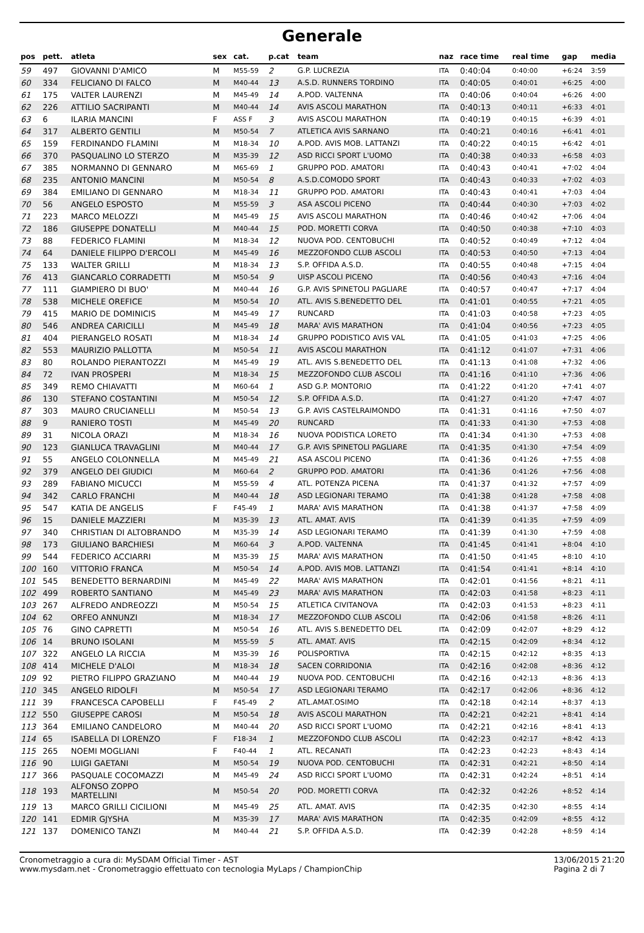Generale
| pos | pett. | atleta | sex | cat. | p.cat | team | naz | race time | real time | gap | media |
| --- | --- | --- | --- | --- | --- | --- | --- | --- | --- | --- | --- |
| 59 | 497 | GIOVANNI D'AMICO | M | M55-59 | 2 | G.P. LUCREZIA | ITA | 0:40:04 | 0:40:00 | +6:24 | 3:59 |
| 60 | 334 | FELICIANO DI FALCO | M | M40-44 | 13 | A.S.D. RUNNERS TORDINO | ITA | 0:40:05 | 0:40:01 | +6:25 | 4:00 |
| 61 | 175 | VALTER LAURENZI | M | M45-49 | 14 | A.POD. VALTENNA | ITA | 0:40:06 | 0:40:04 | +6:26 | 4:00 |
| 62 | 226 | ATTILIO SACRIPANTI | M | M40-44 | 14 | AVIS ASCOLI MARATHON | ITA | 0:40:13 | 0:40:11 | +6:33 | 4:01 |
| 63 | 6 | ILARIA MANCINI | F | ASS F | 3 | AVIS ASCOLI MARATHON | ITA | 0:40:19 | 0:40:15 | +6:39 | 4:01 |
| 64 | 317 | ALBERTO GENTILI | M | M50-54 | 7 | ATLETICA AVIS SARNANO | ITA | 0:40:21 | 0:40:16 | +6:41 | 4:01 |
| 65 | 159 | FERDINANDO FLAMINI | M | M18-34 | 10 | A.POD. AVIS MOB. LATTANZI | ITA | 0:40:22 | 0:40:15 | +6:42 | 4:01 |
| 66 | 370 | PASQUALINO LO STERZO | M | M35-39 | 12 | ASD RICCI SPORT L'UOMO | ITA | 0:40:38 | 0:40:33 | +6:58 | 4:03 |
| 67 | 385 | NORMANNO DI GENNARO | M | M65-69 | 1 | GRUPPO POD. AMATORI | ITA | 0:40:43 | 0:40:41 | +7:02 | 4:04 |
| 68 | 235 | ANTONIO MANCINI | M | M50-54 | 8 | A.S.D.COMODO SPORT | ITA | 0:40:43 | 0:40:33 | +7:02 | 4:03 |
| 69 | 384 | EMILIANO DI GENNARO | M | M18-34 | 11 | GRUPPO POD. AMATORI | ITA | 0:40:43 | 0:40:41 | +7:03 | 4:04 |
| 70 | 56 | ANGELO ESPOSTO | M | M55-59 | 3 | ASA ASCOLI PICENO | ITA | 0:40:44 | 0:40:30 | +7:03 | 4:02 |
| 71 | 223 | MARCO MELOZZI | M | M45-49 | 15 | AVIS ASCOLI MARATHON | ITA | 0:40:46 | 0:40:42 | +7:06 | 4:04 |
| 72 | 186 | GIUSEPPE DONATELLI | M | M40-44 | 15 | POD. MORETTI CORVA | ITA | 0:40:50 | 0:40:38 | +7:10 | 4:03 |
| 73 | 88 | FEDERICO FLAMINI | M | M18-34 | 12 | NUOVA POD. CENTOBUCHI | ITA | 0:40:52 | 0:40:49 | +7:12 | 4:04 |
| 74 | 64 | DANIELE FILIPPO D'ERCOLI | M | M45-49 | 16 | MEZZOFONDO CLUB ASCOLI | ITA | 0:40:53 | 0:40:50 | +7:13 | 4:04 |
| 75 | 133 | WALTER GRILLI | M | M18-34 | 13 | S.P. OFFIDA A.S.D. | ITA | 0:40:55 | 0:40:48 | +7:15 | 4:04 |
| 76 | 413 | GIANCARLO CORRADETTI | M | M50-54 | 9 | UISP ASCOLI PICENO | ITA | 0:40:56 | 0:40:43 | +7:16 | 4:04 |
| 77 | 111 | GIAMPIERO DI BUO' | M | M40-44 | 16 | G.P. AVIS SPINETOLI PAGLIARE | ITA | 0:40:57 | 0:40:47 | +7:17 | 4:04 |
| 78 | 538 | MICHELE OREFICE | M | M50-54 | 10 | ATL. AVIS S.BENEDETTO DEL | ITA | 0:41:01 | 0:40:55 | +7:21 | 4:05 |
| 79 | 415 | MARIO DE DOMINICIS | M | M45-49 | 17 | RUNCARD | ITA | 0:41:03 | 0:40:58 | +7:23 | 4:05 |
| 80 | 546 | ANDREA CARICILLI | M | M45-49 | 18 | MARA' AVIS MARATHON | ITA | 0:41:04 | 0:40:56 | +7:23 | 4:05 |
| 81 | 404 | PIERANGELO ROSATI | M | M18-34 | 14 | GRUPPO PODISTICO AVIS VAL | ITA | 0:41:05 | 0:41:03 | +7:25 | 4:06 |
| 82 | 553 | MAURIZIO PALLOTTA | M | M50-54 | 11 | AVIS ASCOLI MARATHON | ITA | 0:41:12 | 0:41:07 | +7:31 | 4:06 |
| 83 | 80 | ROLANDO PIERANTOZZI | M | M45-49 | 19 | ATL. AVIS S.BENEDETTO DEL | ITA | 0:41:13 | 0:41:08 | +7:32 | 4:06 |
| 84 | 72 | IVAN PROSPERI | M | M18-34 | 15 | MEZZOFONDO CLUB ASCOLI | ITA | 0:41:16 | 0:41:10 | +7:36 | 4:06 |
| 85 | 349 | REMO CHIAVATTI | M | M60-64 | 1 | ASD G.P. MONTORIO | ITA | 0:41:22 | 0:41:20 | +7:41 | 4:07 |
| 86 | 130 | STEFANO COSTANTINI | M | M50-54 | 12 | S.P. OFFIDA A.S.D. | ITA | 0:41:27 | 0:41:20 | +7:47 | 4:07 |
| 87 | 303 | MAURO CRUCIANELLI | M | M50-54 | 13 | G.P. AVIS CASTELRAIMONDO | ITA | 0:41:31 | 0:41:16 | +7:50 | 4:07 |
| 88 | 9 | RANIERO TOSTI | M | M45-49 | 20 | RUNCARD | ITA | 0:41:33 | 0:41:30 | +7:53 | 4:08 |
| 89 | 31 | NICOLA ORAZI | M | M18-34 | 16 | NUOVA PODISTICA LORETO | ITA | 0:41:34 | 0:41:30 | +7:53 | 4:08 |
| 90 | 123 | GIANLUCA TRAVAGLINI | M | M40-44 | 17 | G.P. AVIS SPINETOLI PAGLIARE | ITA | 0:41:35 | 0:41:30 | +7:54 | 4:09 |
| 91 | 55 | ANGELO COLONNELLA | M | M45-49 | 21 | ASA ASCOLI PICENO | ITA | 0:41:36 | 0:41:26 | +7:55 | 4:08 |
| 92 | 379 | ANGELO DEI GIUDICI | M | M60-64 | 2 | GRUPPO POD. AMATORI | ITA | 0:41:36 | 0:41:26 | +7:56 | 4:08 |
| 93 | 289 | FABIANO MICUCCI | M | M55-59 | 4 | ATL. POTENZA PICENA | ITA | 0:41:37 | 0:41:32 | +7:57 | 4:09 |
| 94 | 342 | CARLO FRANCHI | M | M40-44 | 18 | ASD LEGIONARI TERAMO | ITA | 0:41:38 | 0:41:28 | +7:58 | 4:08 |
| 95 | 547 | KATIA DE ANGELIS | F | F45-49 | 1 | MARA' AVIS MARATHON | ITA | 0:41:38 | 0:41:37 | +7:58 | 4:09 |
| 96 | 15 | DANIELE MAZZIERI | M | M35-39 | 13 | ATL. AMAT. AVIS | ITA | 0:41:39 | 0:41:35 | +7:59 | 4:09 |
| 97 | 340 | CHRISTIAN DI ALTOBRANDO | M | M35-39 | 14 | ASD LEGIONARI TERAMO | ITA | 0:41:39 | 0:41:30 | +7:59 | 4:08 |
| 98 | 173 | GIULIANO BARCHIESI | M | M60-64 | 3 | A.POD. VALTENNA | ITA | 0:41:45 | 0:41:41 | +8:04 | 4:10 |
| 99 | 544 | FEDERICO ACCIARRI | M | M35-39 | 15 | MARA' AVIS MARATHON | ITA | 0:41:50 | 0:41:45 | +8:10 | 4:10 |
| 100 | 160 | VITTORIO FRANCA | M | M50-54 | 14 | A.POD. AVIS MOB. LATTANZI | ITA | 0:41:54 | 0:41:41 | +8:14 | 4:10 |
| 101 | 545 | BENEDETTO BERNARDINI | M | M45-49 | 22 | MARA' AVIS MARATHON | ITA | 0:42:01 | 0:41:56 | +8:21 | 4:11 |
| 102 | 499 | ROBERTO SANTIANO | M | M45-49 | 23 | MARA' AVIS MARATHON | ITA | 0:42:03 | 0:41:58 | +8:23 | 4:11 |
| 103 | 267 | ALFREDO ANDREOZZI | M | M50-54 | 15 | ATLETICA CIVITANOVA | ITA | 0:42:03 | 0:41:53 | +8:23 | 4:11 |
| 104 | 62 | ORFEO ANNUNZI | M | M18-34 | 17 | MEZZOFONDO CLUB ASCOLI | ITA | 0:42:06 | 0:41:58 | +8:26 | 4:11 |
| 105 | 76 | GINO CAPRETTI | M | M50-54 | 16 | ATL. AVIS S.BENEDETTO DEL | ITA | 0:42:09 | 0:42:07 | +8:29 | 4:12 |
| 106 | 14 | BRUNO ISOLANI | M | M55-59 | 5 | ATL. AMAT. AVIS | ITA | 0:42:15 | 0:42:09 | +8:34 | 4:12 |
| 107 | 322 | ANGELO LA RICCIA | M | M35-39 | 16 | POLISPORTIVA | ITA | 0:42:15 | 0:42:12 | +8:35 | 4:13 |
| 108 | 414 | MICHELE D'ALOI | M | M18-34 | 18 | SACEN CORRIDONIA | ITA | 0:42:16 | 0:42:08 | +8:36 | 4:12 |
| 109 | 92 | PIETRO FILIPPO GRAZIANO | M | M40-44 | 19 | NUOVA POD. CENTOBUCHI | ITA | 0:42:16 | 0:42:13 | +8:36 | 4:13 |
| 110 | 345 | ANGELO RIDOLFI | M | M50-54 | 17 | ASD LEGIONARI TERAMO | ITA | 0:42:17 | 0:42:06 | +8:36 | 4:12 |
| 111 | 39 | FRANCESCA CAPOBELLI | F | F45-49 | 2 | ATL.AMAT.OSIMO | ITA | 0:42:18 | 0:42:14 | +8:37 | 4:13 |
| 112 | 550 | GIUSEPPE CAROSI | M | M50-54 | 18 | AVIS ASCOLI MARATHON | ITA | 0:42:21 | 0:42:21 | +8:41 | 4:14 |
| 113 | 364 | EMILIANO CANDELORO | M | M40-44 | 20 | ASD RICCI SPORT L'UOMO | ITA | 0:42:21 | 0:42:16 | +8:41 | 4:13 |
| 114 | 65 | ISABELLA DI LORENZO | F | F18-34 | 1 | MEZZOFONDO CLUB ASCOLI | ITA | 0:42:23 | 0:42:17 | +8:42 | 4:13 |
| 115 | 265 | NOEMI MOGLIANI | F | F40-44 | 1 | ATL. RECANATI | ITA | 0:42:23 | 0:42:23 | +8:43 | 4:14 |
| 116 | 90 | LUIGI GAETANI | M | M50-54 | 19 | NUOVA POD. CENTOBUCHI | ITA | 0:42:31 | 0:42:21 | +8:50 | 4:14 |
| 117 | 366 | PASQUALE COCOMAZZI | M | M45-49 | 24 | ASD RICCI SPORT L'UOMO | ITA | 0:42:31 | 0:42:24 | +8:51 | 4:14 |
| 118 | 193 | ALFONSO ZOPPO MARTELLINI | M | M50-54 | 20 | POD. MORETTI CORVA | ITA | 0:42:32 | 0:42:26 | +8:52 | 4:14 |
| 119 | 13 | MARCO GRILLI CICILIONI | M | M45-49 | 25 | ATL. AMAT. AVIS | ITA | 0:42:35 | 0:42:30 | +8:55 | 4:14 |
| 120 | 141 | EDMIR GJYSHA | M | M35-39 | 17 | MARA' AVIS MARATHON | ITA | 0:42:35 | 0:42:09 | +8:55 | 4:12 |
| 121 | 137 | DOMENICO TANZI | M | M40-44 | 21 | S.P. OFFIDA A.S.D. | ITA | 0:42:39 | 0:42:28 | +8:59 | 4:14 |
Cronometraggio a cura di: MySDAM Official Timer - AST
www.mysdam.net - Cronometraggio effettuato con tecnologia MyLaps / ChampionChip
13/06/2015 21:20
Pagina 2 di 7